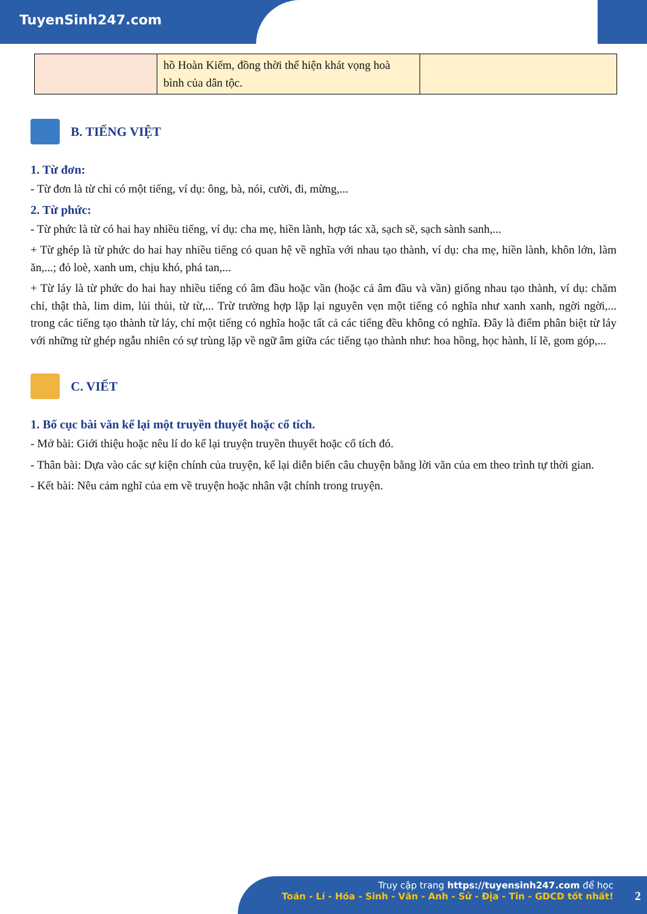TuyenSinh247.com
| | hồ Hoàn Kiếm, đồng thời thể hiện khát vọng hoà bình của dân tộc. | |
B. TIẾNG VIỆT
1. Từ đơn:
- Từ đơn là từ chỉ có một tiếng, ví dụ: ông, bà, nói, cười, đi, mừng,...
2. Từ phức:
- Từ phức là từ có hai hay nhiều tiếng, ví dụ: cha mẹ, hiền lành, hợp tác xã, sạch sẽ, sạch sành sanh,...
+ Từ ghép là từ phức do hai hay nhiều tiếng có quan hệ về nghĩa với nhau tạo thành, ví dụ: cha mẹ, hiền lành, khôn lớn, làm ăn,...; đỏ loè, xanh um, chịu khó, phá tan,...
+ Từ láy là từ phức do hai hay nhiều tiếng có âm đầu hoặc vần (hoặc cả âm đầu và vần) giống nhau tạo thành, ví dụ: chăm chỉ, thật thà, lim dim, lủi thủi, từ từ,... Trừ trường hợp lặp lại nguyên vẹn một tiếng có nghĩa như xanh xanh, ngời ngời,... trong các tiếng tạo thành từ láy, chỉ một tiếng có nghĩa hoặc tất cả các tiếng đều không có nghĩa. Đây là điểm phân biệt từ láy với những từ ghép ngẫu nhiên có sự trùng lặp về ngữ âm giữa các tiếng tạo thành như: hoa hồng, học hành, lí lẽ, gom góp,...
C. VIẾT
1. Bố cục bài văn kể lại một truyền thuyết hoặc cổ tích.
- Mở bài: Giới thiệu hoặc nêu lí do kể lại truyện truyền thuyết hoặc cổ tích đó.
- Thân bài: Dựa vào các sự kiện chính của truyện, kể lại diễn biến câu chuyện bằng lời văn của em theo trình tự thời gian.
- Kết bài: Nêu cảm nghĩ của em về truyện hoặc nhân vật chính trong truyện.
Truy cập trang https://tuyensinh247.com để học
Toán - Lí - Hóa - Sinh - Văn - Anh - Sử - Địa - Tin - GDCD tốt nhất!
2